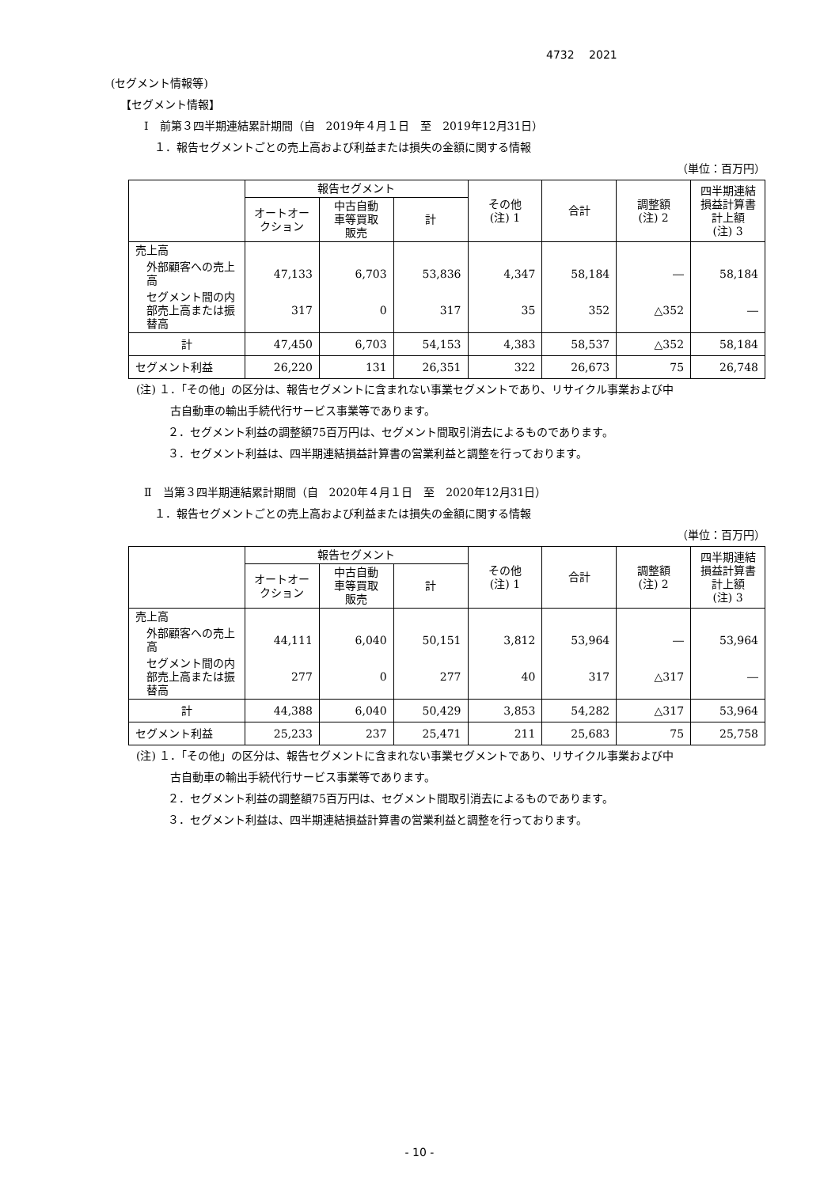4732　 2021
(セグメント情報等)
【セグメント情報】
Ⅰ　前第３四半期連結累計期間（自　2019年４月１日　至　2019年12月31日）
１．報告セグメントごとの売上高および利益または損失の金額に関する情報
（単位：百万円）
| | 報告セグメント | | | その他 (注) 1 | 合計 | 調整額 (注) 2 | 四半期連結 損益計算書 計上額 (注) 3 |
| --- | --- | --- | --- | --- | --- | --- | --- |
| | オートオー クション | 中古自動 車等買取 販売 | 計 | | | | |
| 売上高 | | | | | | | |
| 外部顧客への売上高 | 47,133 | 6,703 | 53,836 | 4,347 | 58,184 | ― | 58,184 |
| セグメント間の内部売上高または振替高 | 317 | 0 | 317 | 35 | 352 | △352 | ― |
| 計 | 47,450 | 6,703 | 54,153 | 4,383 | 58,537 | △352 | 58,184 |
| セグメント利益 | 26,220 | 131 | 26,351 | 322 | 26,673 | 75 | 26,748 |
(注) １．「その他」の区分は、報告セグメントに含まれない事業セグメントであり、リサイクル事業および中
古自動車の輸出手続代行サービス事業等であります。
２．セグメント利益の調整額75百万円は、セグメント間取引消去によるものであります。
３．セグメント利益は、四半期連結損益計算書の営業利益と調整を行っております。
Ⅱ　当第３四半期連結累計期間（自　2020年４月１日　至　2020年12月31日）
１．報告セグメントごとの売上高および利益または損失の金額に関する情報
（単位：百万円）
| | 報告セグメント | | | その他 (注) 1 | 合計 | 調整額 (注) 2 | 四半期連結 損益計算書 計上額 (注) 3 |
| --- | --- | --- | --- | --- | --- | --- | --- |
| | オートオー クション | 中古自動 車等買取 販売 | 計 | | | | |
| 売上高 | | | | | | | |
| 外部顧客への売上高 | 44,111 | 6,040 | 50,151 | 3,812 | 53,964 | ― | 53,964 |
| セグメント間の内部売上高または振替高 | 277 | 0 | 277 | 40 | 317 | △317 | ― |
| 計 | 44,388 | 6,040 | 50,429 | 3,853 | 54,282 | △317 | 53,964 |
| セグメント利益 | 25,233 | 237 | 25,471 | 211 | 25,683 | 75 | 25,758 |
(注) １．「その他」の区分は、報告セグメントに含まれない事業セグメントであり、リサイクル事業および中
古自動車の輸出手続代行サービス事業等であります。
２．セグメント利益の調整額75百万円は、セグメント間取引消去によるものであります。
３．セグメント利益は、四半期連結損益計算書の営業利益と調整を行っております。
- 10 -